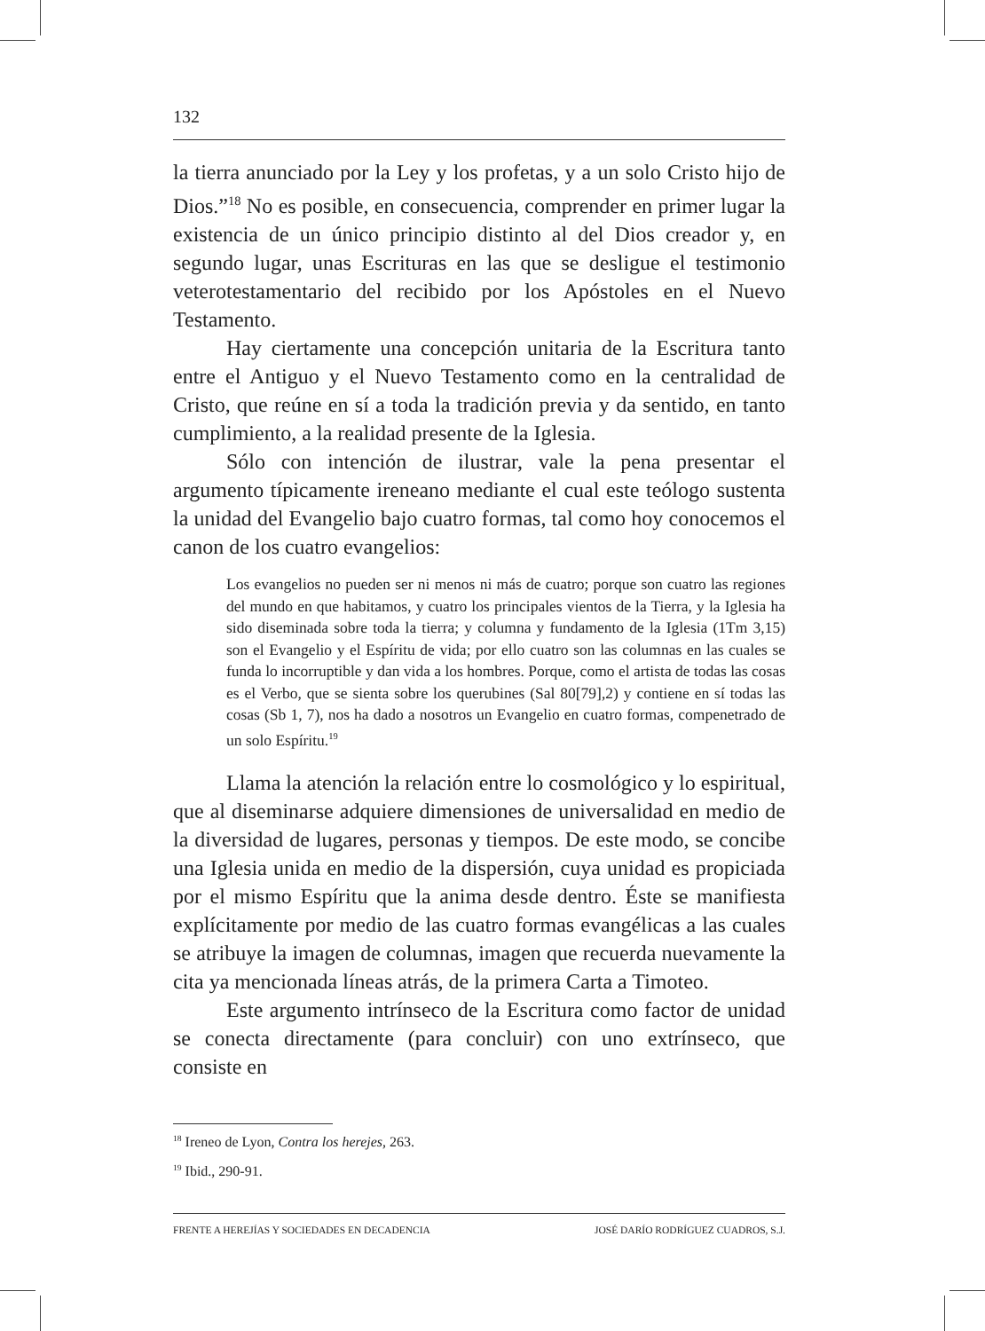132
la tierra anunciado por la Ley y los profetas, y a un solo Cristo hijo de Dios.”<sup>18</sup> No es posible, en consecuencia, comprender en primer lugar la existencia de un único principio distinto al del Dios creador y, en segundo lugar, unas Escrituras en las que se desligue el testimonio vete­rotestamentario del recibido por los Apóstoles en el Nuevo Testamento.
Hay ciertamente una concepción unitaria de la Escritura tanto entre el Antiguo y el Nuevo Testamento como en la centralidad de Cristo, que reúne en sí a toda la tradición previa y da sentido, en tanto cumplimiento, a la realidad presente de la Iglesia.
Sólo con intención de ilustrar, vale la pena presentar el argumento típicamente ireneano mediante el cual este teólogo sustenta la unidad del Evangelio bajo cuatro formas, tal como hoy conocemos el canon de los cuatro evangelios:
Los evangelios no pueden ser ni menos ni más de cuatro; porque son cuatro las regiones del mundo en que habitamos, y cuatro los principales vientos de la Tierra, y la Iglesia ha sido diseminada sobre toda la tierra; y columna y fundamento de la Iglesia (1Tm 3,15) son el Evangelio y el Espíritu de vida; por ello cuatro son las columnas en las cuales se funda lo incorruptible y dan vida a los hombres. Porque, como el artista de todas las cosas es el Verbo, que se sienta sobre los querubines (Sal 80[79],2) y contiene en sí todas las cosas (Sb 1, 7), nos ha dado a nosotros un Evangelio en cuatro formas, compenetrado de un solo Espíritu.<sup>19</sup>
Llama la atención la relación entre lo cosmológico y lo espiritual, que al diseminarse adquiere dimensiones de universalidad en medio de la diversidad de lugares, personas y tiempos. De este modo, se concibe una Iglesia unida en medio de la dispersión, cuya unidad es propiciada por el mismo Espíritu que la anima desde dentro. Éste se manifiesta explícitamente por medio de las cuatro formas evangélicas a las cuales se atribuye la imagen de columnas, imagen que recuerda nuevamente la cita ya mencionada líneas atrás, de la primera Carta a Timoteo.
Este argumento intrínseco de la Escritura como factor de unidad se conecta directamente (para concluir) con uno extrínseco, que consiste en
<sup>18</sup> Ireneo de Lyon, Contra los herejes, 263.
<sup>19</sup> Ibid., 290-91.
FRENTE A HEREJÍAS Y SOCIEDADES EN DECADENCIA JOSÉ DARÍO RODRÍGUEZ CUADROS, S.J.